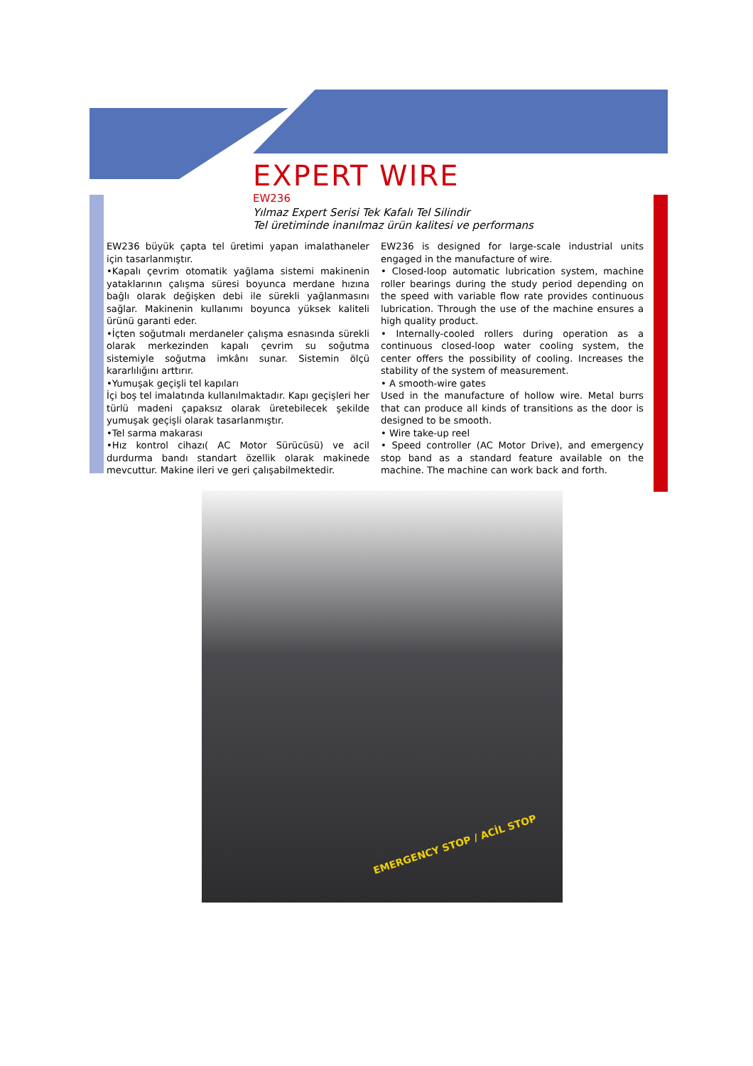EXPERT WIRE
EW236
Yılmaz Expert Serisi Tek Kafalı Tel Silindir
Tel üretiminde inanılmaz ürün kalitesi ve performans
EW236 büyük çapta tel üretimi yapan imalathaneler için tasarlanmıştır.
•Kapalı çevrim otomatik yağlama sistemi makinenin yataklarının çalışma süresi boyunca merdane hızına bağlı olarak değişken debi ile sürekli yağlanmasını sağlar. Makinenin kullanımı boyunca yüksek kaliteli ürünü garanti eder.
•İçten soğutmalı merdaneler çalışma esnasında sürekli olarak merkezinden kapalı çevrim su soğutma sistemiyle soğutma imkânı sunar. Sistemin ölçü kararlılığını arttırır.
•Yumuşak geçişli tel kapıları
İçi boş tel imalatında kullanılmaktadır. Kapı geçişleri her türlü madeni çapaksız olarak üretebilecek şekilde yumuşak geçişli olarak tasarlanmıştır.
•Tel sarma makarası
•Hız kontrol cihazı( AC Motor Sürücüsü) ve acil durdurma bandı standart özellik olarak makinede mevcuttur. Makine ileri ve geri çalışabilmektedir.
EW236 is designed for large-scale industrial units engaged in the manufacture of wire.
• Closed-loop automatic lubrication system, machine roller bearings during the study period depending on the speed with variable flow rate provides continuous lubrication. Through the use of the machine ensures a high quality product.
• Internally-cooled rollers during operation as a continuous closed-loop water cooling system, the center offers the possibility of cooling. Increases the stability of the system of measurement.
• A smooth-wire gates
Used in the manufacture of hollow wire. Metal burrs that can produce all kinds of transitions as the door is designed to be smooth.
• Wire take-up reel
• Speed controller (AC Motor Drive), and emergency stop band as a standard feature available on the machine. The machine can work back and forth.
EMERGENCY STOP / ACİL STOP